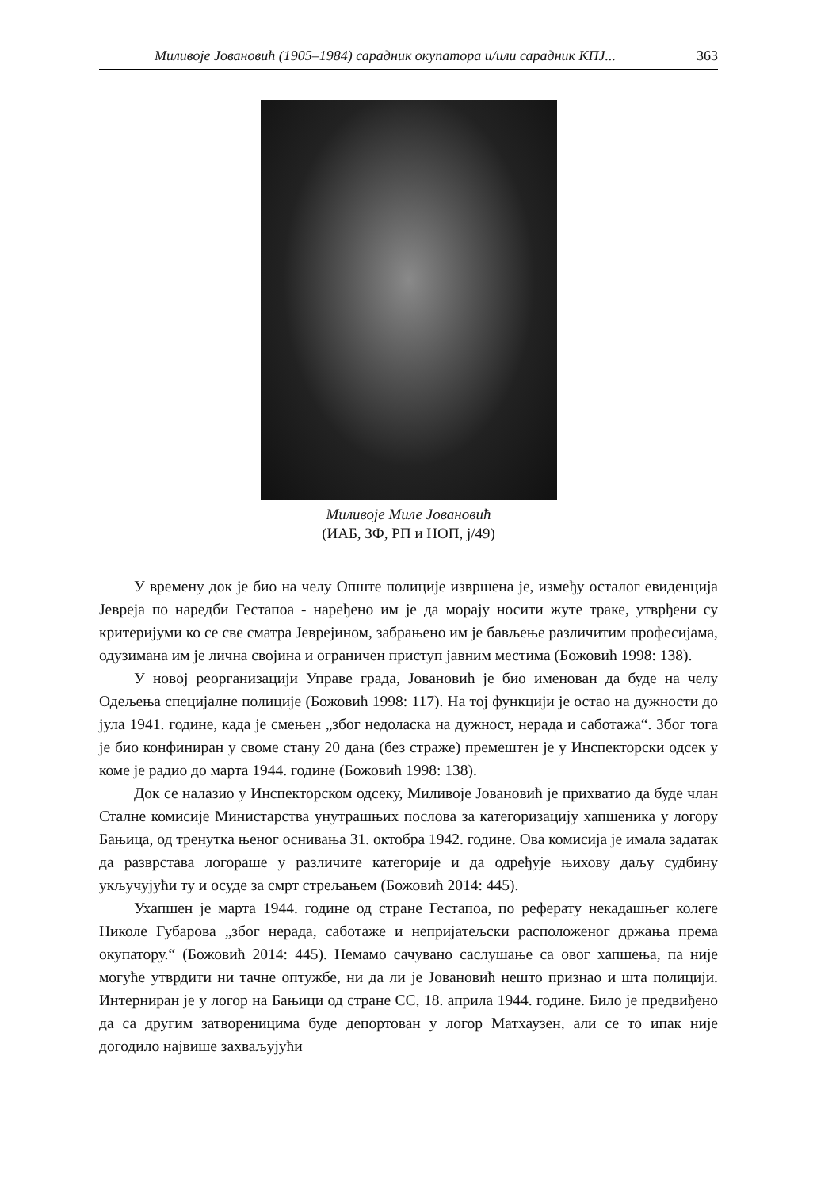Миливоје Јовановић (1905–1984) сарадник окупатора и/или сарадник КПЈ... 363
Миливоје Миле Јовановић
(ИАБ, ЗФ, РП и НОП, j/49)
У времену док је био на челу Опште полиције извршена је, између осталог евиденција Јевреја по наредби Гестапоа - наређено им је да морају носити жуте траке, утврђени су критеријуми ко се све сматра Јеврејином, забрањено им је бављење различитим професијама, одузимана им је лична својина и ограничен приступ јавним местима (Божовић 1998: 138).
У новој реорганизацији Управе града, Јовановић је био именован да буде на челу Одељења специјалне полиције (Божовић 1998: 117). На тој функцији је остао на дужности до јула 1941. године, када је смењен „због недоласка на дужност, нерада и саботажа“. Због тога је био конфиниран у своме стану 20 дана (без страже) премештен је у Инспекторски одсек у коме је радио до марта 1944. године (Божовић 1998: 138).
Док се налазио у Инспекторском одсеку, Миливоје Јовановић је прихватио да буде члан Сталне комисије Министарства унутрашњих послова за категоризацију хапшеника у логору Бањица, од тренутка њеног оснивања 31. октобра 1942. године. Ова комисија је имала задатак да разврстава логораше у различите категорије и да одређује њихову даљу судбину укључујући ту и осуде за смрт стрељањем (Божовић 2014: 445).
Ухапшен је марта 1944. године од стране Гестапоа, по реферату некадашњег колеге Николе Губарова „због нерада, саботаже и непријатељски расположеног држања према окупатору.“ (Божовић 2014: 445). Немамо сачувано саслушање са овог хапшења, па није могуће утврдити ни тачне оптужбе, ни да ли је Јовановић нешто признао и шта полицији. Интерниран је у логор на Бањици од стране СС, 18. априла 1944. године. Било је предвиђено да са другим затвореницима буде депортован у логор Матхаузен, али се то ипак није догодило највише захваљујући